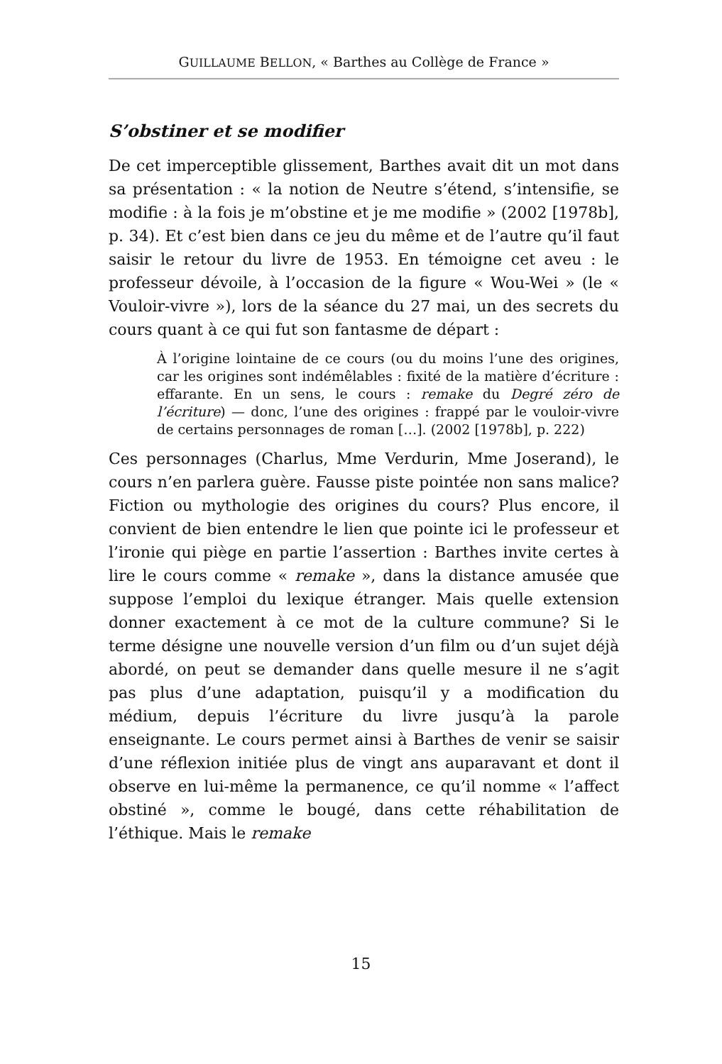GUILLAUME BELLON, « Barthes au Collège de France »
S’obstiner et se modifier
De cet imperceptible glissement, Barthes avait dit un mot dans sa présentation : « la notion de Neutre s’étend, s’intensifie, se modifie : à la fois je m’obstine et je me modifie » (2002 [1978b], p. 34). Et c’est bien dans ce jeu du même et de l’autre qu’il faut saisir le retour du livre de 1953. En témoigne cet aveu : le professeur dévoile, à l’occasion de la figure « Wou-Wei » (le « Vouloir-vivre »), lors de la séance du 27 mai, un des secrets du cours quant à ce qui fut son fantasme de départ :
À l’origine lointaine de ce cours (ou du moins l’une des origines, car les origines sont indémêlables : fixité de la matière d’écriture : effarante. En un sens, le cours : remake du Degré zéro de l’écriture) — donc, l’une des origines : frappé par le vouloir-vivre de certains personnages de roman […]. (2002 [1978b], p. 222)
Ces personnages (Charlus, Mme Verdurin, Mme Joserand), le cours n’en parlera guère. Fausse piste pointée non sans malice? Fiction ou mythologie des origines du cours? Plus encore, il convient de bien entendre le lien que pointe ici le professeur et l’ironie qui piège en partie l’assertion : Barthes invite certes à lire le cours comme « remake », dans la distance amusée que suppose l’emploi du lexique étranger. Mais quelle extension donner exactement à ce mot de la culture commune? Si le terme désigne une nouvelle version d’un film ou d’un sujet déjà abordé, on peut se demander dans quelle mesure il ne s’agit pas plus d’une adaptation, puisqu’il y a modification du médium, depuis l’écriture du livre jusqu’à la parole enseignante. Le cours permet ainsi à Barthes de venir se saisir d’une réflexion initiée plus de vingt ans auparavant et dont il observe en lui-même la permanence, ce qu’il nomme « l’affect obstiné », comme le bougé, dans cette réhabilitation de l’éthique. Mais le remake
15